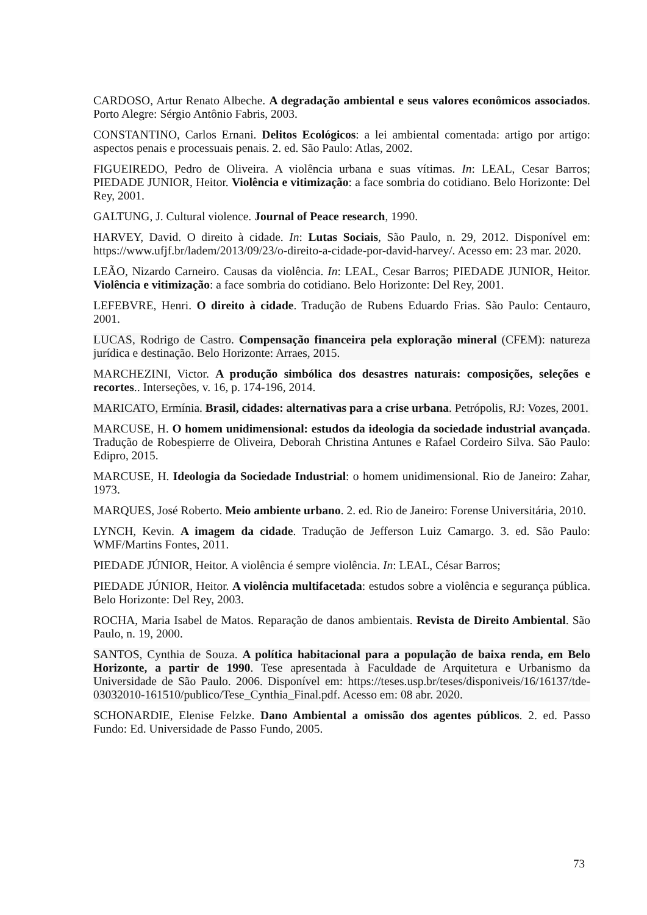CARDOSO, Artur Renato Albeche. A degradação ambiental e seus valores econômicos associados. Porto Alegre: Sérgio Antônio Fabris, 2003.
CONSTANTINO, Carlos Ernani. Delitos Ecológicos: a lei ambiental comentada: artigo por artigo: aspectos penais e processuais penais. 2. ed. São Paulo: Atlas, 2002.
FIGUEIREDO, Pedro de Oliveira. A violência urbana e suas vítimas. In: LEAL, Cesar Barros; PIEDADE JUNIOR, Heitor. Violência e vitimização: a face sombria do cotidiano. Belo Horizonte: Del Rey, 2001.
GALTUNG, J. Cultural violence. Journal of Peace research, 1990.
HARVEY, David. O direito à cidade. In: Lutas Sociais, São Paulo, n. 29, 2012. Disponível em: https://www.ufjf.br/ladem/2013/09/23/o-direito-a-cidade-por-david-harvey/. Acesso em: 23 mar. 2020.
LEÃO, Nizardo Carneiro. Causas da violência. In: LEAL, Cesar Barros; PIEDADE JUNIOR, Heitor. Violência e vitimização: a face sombria do cotidiano. Belo Horizonte: Del Rey, 2001.
LEFEBVRE, Henri. O direito à cidade. Tradução de Rubens Eduardo Frias. São Paulo: Centauro, 2001.
LUCAS, Rodrigo de Castro. Compensação financeira pela exploração mineral (CFEM): natureza jurídica e destinação. Belo Horizonte: Arraes, 2015.
MARCHEZINI, Victor. A produção simbólica dos desastres naturais: composições, seleções e recortes.. Interseções, v. 16, p. 174-196, 2014.
MARICATO, Ermínia. Brasil, cidades: alternativas para a crise urbana. Petrópolis, RJ: Vozes, 2001.
MARCUSE, H. O homem unidimensional: estudos da ideologia da sociedade industrial avançada. Tradução de Robespierre de Oliveira, Deborah Christina Antunes e Rafael Cordeiro Silva. São Paulo: Edipro, 2015.
MARCUSE, H. Ideologia da Sociedade Industrial: o homem unidimensional. Rio de Janeiro: Zahar, 1973.
MARQUES, José Roberto. Meio ambiente urbano. 2. ed. Rio de Janeiro: Forense Universitária, 2010.
LYNCH, Kevin. A imagem da cidade. Tradução de Jefferson Luiz Camargo. 3. ed. São Paulo: WMF/Martins Fontes, 2011.
PIEDADE JÚNIOR, Heitor. A violência é sempre violência. In: LEAL, César Barros;
PIEDADE JÚNIOR, Heitor. A violência multifacetada: estudos sobre a violência e segurança pública. Belo Horizonte: Del Rey, 2003.
ROCHA, Maria Isabel de Matos. Reparação de danos ambientais. Revista de Direito Ambiental. São Paulo, n. 19, 2000.
SANTOS, Cynthia de Souza. A política habitacional para a população de baixa renda, em Belo Horizonte, a partir de 1990. Tese apresentada à Faculdade de Arquitetura e Urbanismo da Universidade de São Paulo. 2006. Disponível em: https://teses.usp.br/teses/disponiveis/16/16137/tde-03032010-161510/publico/Tese_Cynthia_Final.pdf. Acesso em: 08 abr. 2020.
SCHONARDIE, Elenise Felzke. Dano Ambiental a omissão dos agentes públicos. 2. ed. Passo Fundo: Ed. Universidade de Passo Fundo, 2005.
73